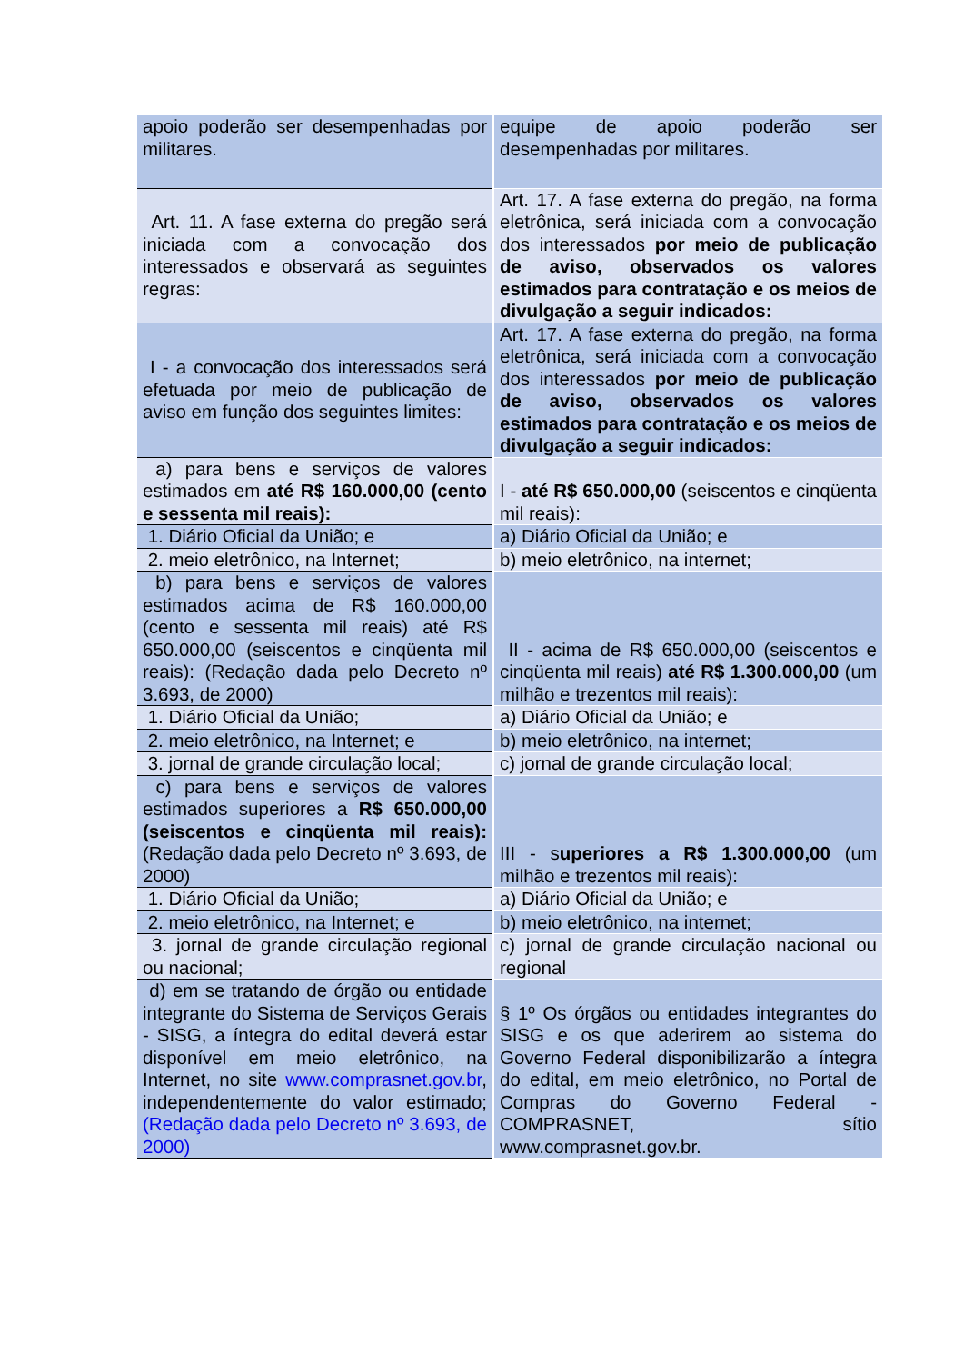| apoio poderão ser desempenhadas por militares. | equipe de apoio poderão ser desempenhadas por militares. |
| Art. 11. A fase externa do pregão será iniciada com a convocação dos interessados e observará as seguintes regras: | Art. 17. A fase externa do pregão, na forma eletrônica, será iniciada com a convocação dos interessados por meio de publicação de aviso, observados os valores estimados para contratação e os meios de divulgação a seguir indicados: |
| I - a convocação dos interessados será efetuada por meio de publicação de aviso em função dos seguintes limites: | Art. 17. A fase externa do pregão, na forma eletrônica, será iniciada com a convocação dos interessados por meio de publicação de aviso, observados os valores estimados para contratação e os meios de divulgação a seguir indicados: |
| a) para bens e serviços de valores estimados em até R$ 160.000,00 (cento e sessenta mil reais): | I - até R$ 650.000,00 (seiscentos e cinqüenta mil reais): |
| 1. Diário Oficial da União; e | a) Diário Oficial da União; e |
| 2. meio eletrônico, na Internet; | b) meio eletrônico, na internet; |
| b) para bens e serviços de valores estimados acima de R$ 160.000,00 (cento e sessenta mil reais) até R$ 650.000,00 (seiscentos e cinqüenta mil reais): (Redação dada pelo Decreto nº 3.693, de 2000) | II - acima de R$ 650.000,00 (seiscentos e cinqüenta mil reais) até R$ 1.300.000,00 (um milhão e trezentos mil reais): |
| 1. Diário Oficial da União; | a) Diário Oficial da União; e |
| 2. meio eletrônico, na Internet; e | b) meio eletrônico, na internet; |
| 3. jornal de grande circulação local; | c) jornal de grande circulação local; |
| c) para bens e serviços de valores estimados superiores a R$ 650.000,00 (seiscentos e cinqüenta mil reais): (Redação dada pelo Decreto nº 3.693, de 2000) | III - s uperiores a R$ 1.300.000,00 (um milhão e trezentos mil reais): |
| 1. Diário Oficial da União; | a) Diário Oficial da União; e |
| 2. meio eletrônico, na Internet; e | b) meio eletrônico, na internet; |
| 3. jornal de grande circulação regional ou nacional; | c) jornal de grande circulação nacional ou regional |
| d) em se tratando de órgão ou entidade integrante do Sistema de Serviços Gerais - SISG, a íntegra do edital deverá estar disponível em meio eletrônico, na Internet, no site www.comprasnet.gov.br , independentemente do valor estimado; (Redação dada pelo Decreto nº 3.693, de 2000) | § 1º Os órgãos ou entidades integrantes do SISG e os que aderirem ao sistema do Governo Federal disponibilizarão a íntegra do edital, em meio eletrônico, no Portal de Compras do Governo Federal - COMPRASNET, sítio www.comprasnet.gov.br. |